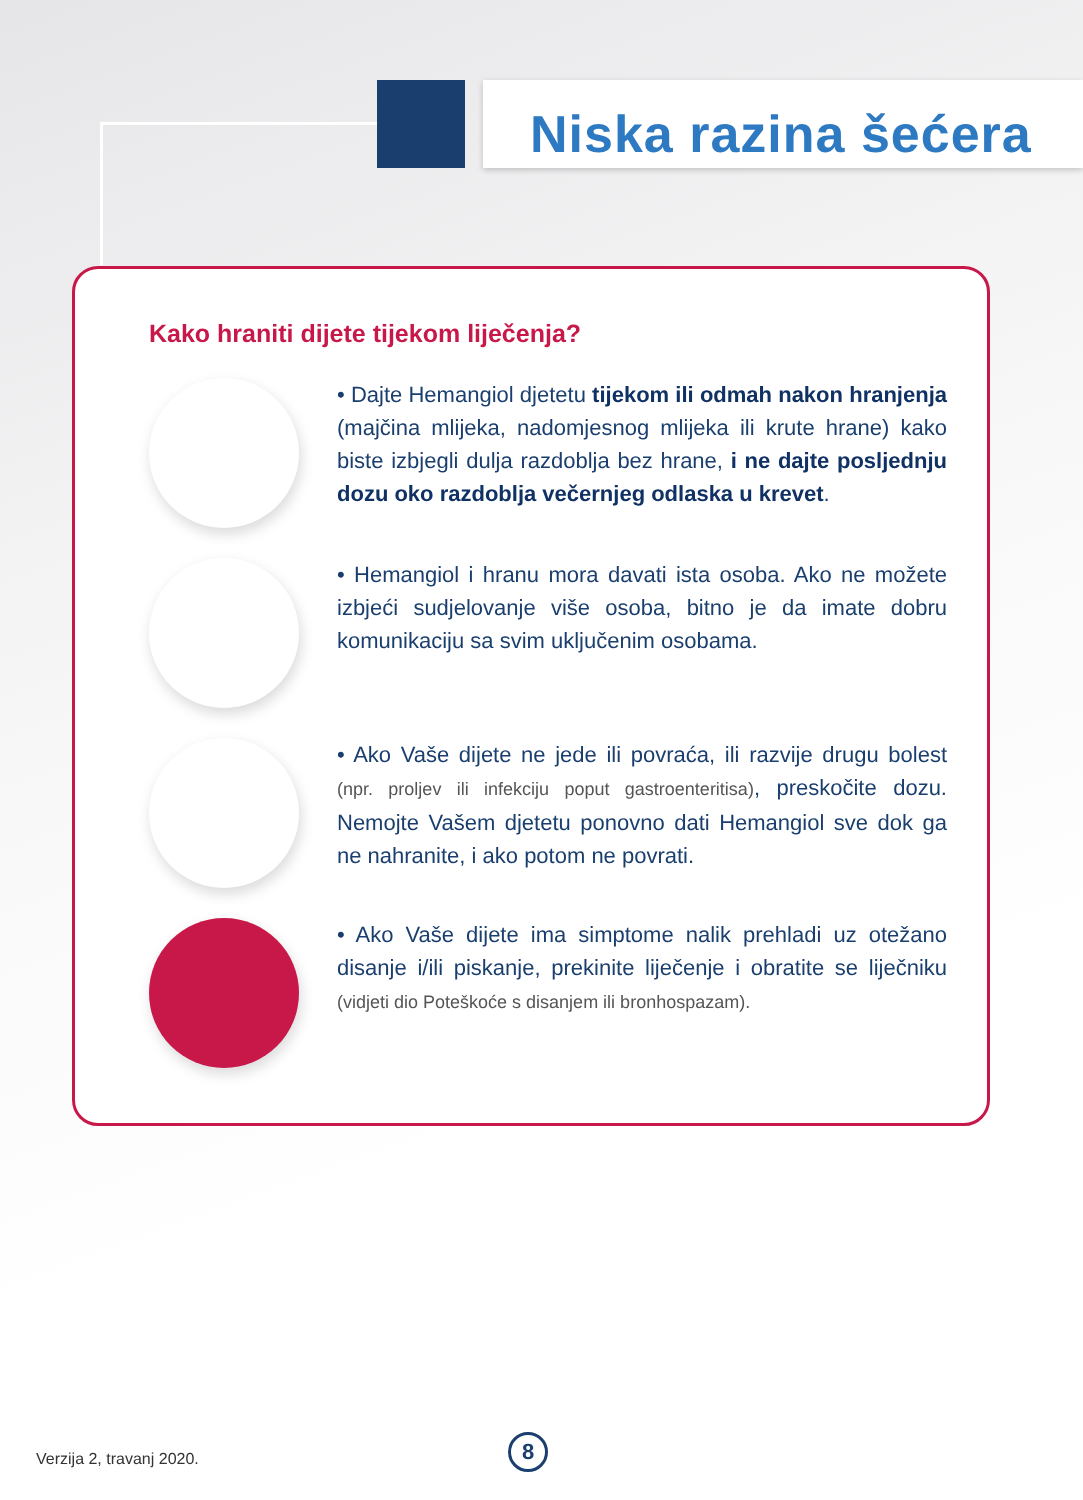Niska razina šećera
Kako hraniti dijete tijekom liječenja?
• Dajte Hemangiol djetetu tijekom ili odmah nakon hranjenja (majčina mlijeka, nadomjesnog mlijeka ili krute hrane) kako biste izbjegli dulja razdoblja bez hrane, i ne dajte posljednju dozu oko razdoblja večernjeg odlaska u krevet.
• Hemangiol i hranu mora davati ista osoba. Ako ne možete izbjeći sudjelovanje više osoba, bitno je da imate dobru komunikaciju sa svim uključenim osobama.
• Ako Vaše dijete ne jede ili povraća, ili razvije drugu bolest (npr. proljev ili infekciju poput gastroenteritisa), preskočite dozu. Nemojte Vašem djetetu ponovno dati Hemangiol sve dok ga ne nahranite, i ako potom ne povrati.
• Ako Vaše dijete ima simptome nalik prehladi uz otežano disanje i/ili piskanje, prekinite liječenje i obratite se liječniku (vidjeti dio Poteškoće s disanjem ili bronhospazam).
Verzija 2, travanj 2020.
8